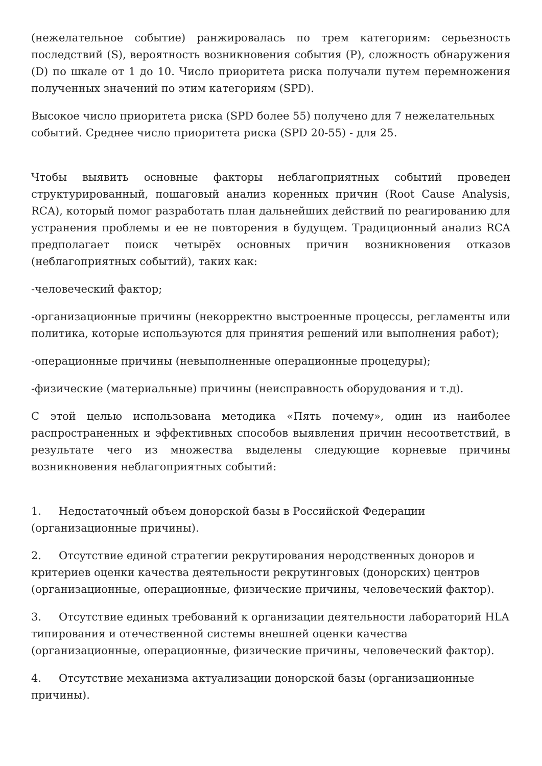(нежелательное событие) ранжировалась по трем категориям: серьезность последствий (S), вероятность возникновения события (P), сложность обнаружения (D) по шкале от 1 до 10. Число приоритета риска получали путем перемножения полученных значений по этим категориям (SPD).
Высокое число приоритета риска (SPD более 55) получено для 7 нежелательных событий. Среднее число приоритета риска (SPD 20-55) - для 25.
Чтобы выявить основные факторы неблагоприятных событий проведен структурированный, пошаговый анализ коренных причин (Root Cause Analysis, RCA), который помог разработать план дальнейших действий по реагированию для устранения проблемы и ее не повторения в будущем. Традиционный анализ RCA предполагает поиск четырёх основных причин возникновения отказов (неблагоприятных событий), таких как:
-человеческий фактор;
-организационные причины (некорректно выстроенные процессы, регламенты или политика, которые используются для принятия решений или выполнения работ);
-операционные причины (невыполненные операционные процедуры);
-физические (материальные) причины (неисправность оборудования и т.д).
С этой целью использована методика «Пять почему», один из наиболее распространенных и эффективных способов выявления причин несоответствий, в результате чего из множества выделены следующие корневые причины возникновения неблагоприятных событий:
1. Недостаточный объем донорской базы в Российской Федерации
(организационные причины).
2. Отсутствие единой стратегии рекрутирования неродственных доноров и критериев оценки качества деятельности рекрутинговых (донорских) центров (организационные, операционные, физические причины, человеческий фактор).
3. Отсутствие единых требований к организации деятельности лабораторий HLA типирования и отечественной системы внешней оценки качества (организационные, операционные, физические причины, человеческий фактор).
4. Отсутствие механизма актуализации донорской базы (организационные причины).